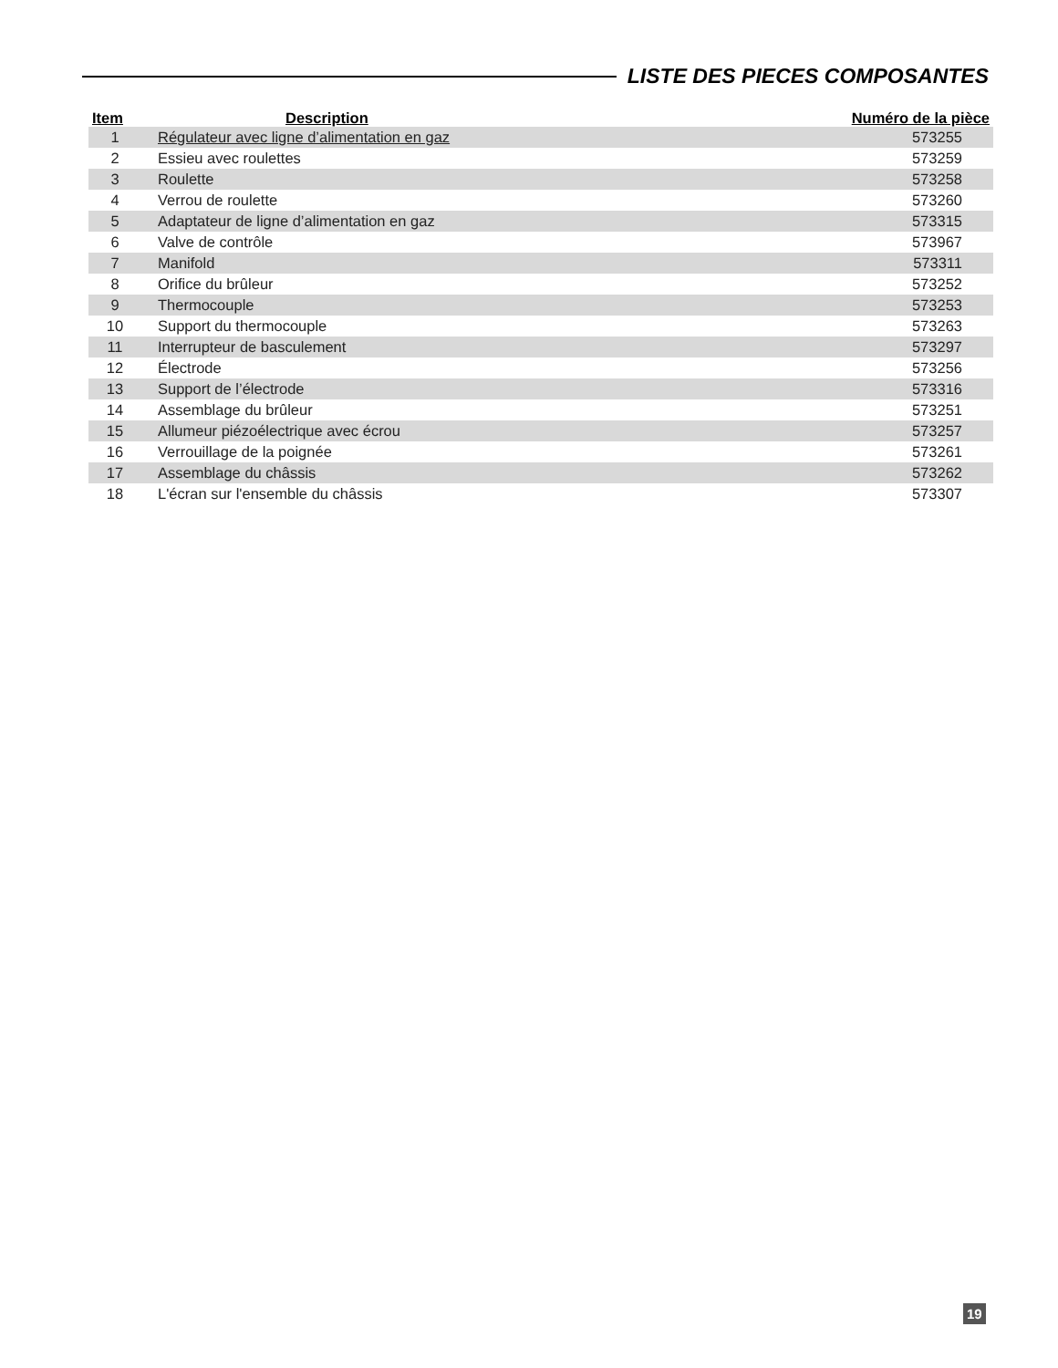LISTE DES PIECES COMPOSANTES
| Item | Description | Numéro de la pièce |
| --- | --- | --- |
| 1 | Régulateur avec ligne d’alimentation en gaz | 573255 |
| 2 | Essieu avec roulettes | 573259 |
| 3 | Roulette | 573258 |
| 4 | Verrou de roulette | 573260 |
| 5 | Adaptateur de ligne d’alimentation en gaz | 573315 |
| 6 | Valve de contrôle | 573967 |
| 7 | Manifold | 573311 |
| 8 | Orifice du brûleur | 573252 |
| 9 | Thermocouple | 573253 |
| 10 | Support du thermocouple | 573263 |
| 11 | Interrupteur de basculement | 573297 |
| 12 | Électrode | 573256 |
| 13 | Support de l’électrode | 573316 |
| 14 | Assemblage du brûleur | 573251 |
| 15 | Allumeur piézoélectrique avec écrou | 573257 |
| 16 | Verrouillage de la poignée | 573261 |
| 17 | Assemblage du châssis | 573262 |
| 18 | L'écran sur l'ensemble du châssis | 573307 |
19